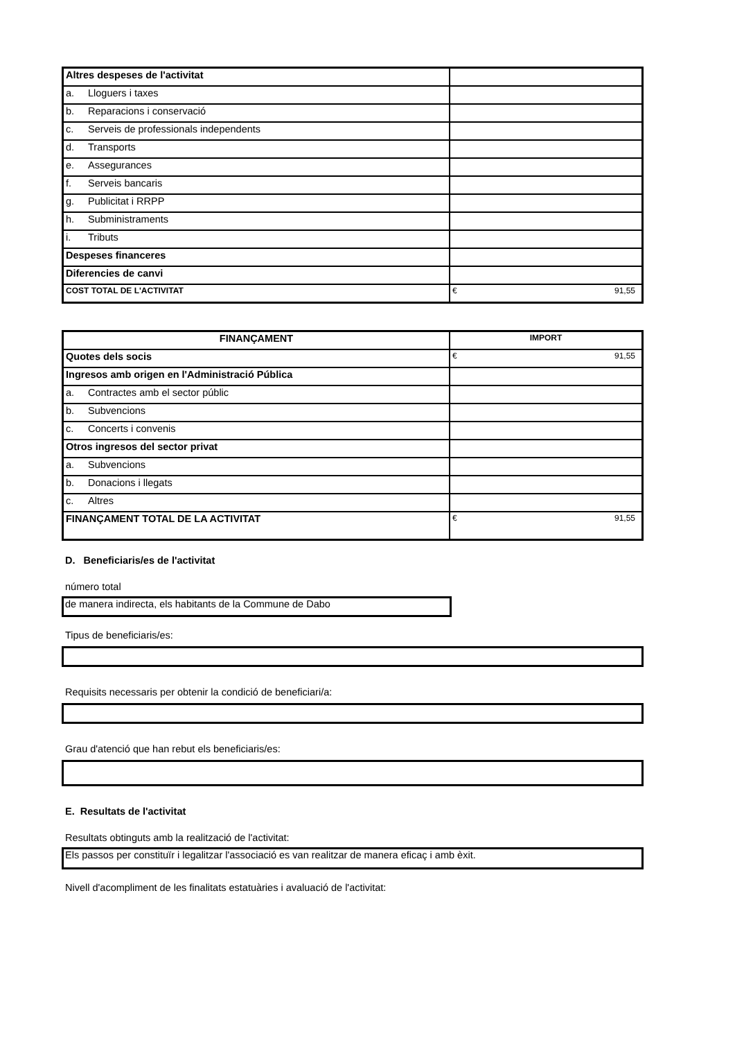| Altres despeses de l'activitat | |
| a. Lloguers i taxes | |
| b. Reparacions i conservació | |
| c. Serveis de professionals independents | |
| d. Transports | |
| e. Assegurances | |
| f. Serveis bancaris | |
| g. Publicitat i RRPP | |
| h. Subministraments | |
| i. Tributs | |
| Despeses financeres | |
| Diferencies de canvi | |
| COST TOTAL DE L'ACTIVITAT | € 91,55 |
| FINANÇAMENT | IMPORT |
| Quotes dels socis | € 91,55 |
| Ingresos amb origen en l'Administració Pública | |
| a. Contractes amb el sector públic | |
| b. Subvencions | |
| c. Concerts i convenis | |
| Otros ingresos del sector privat | |
| a. Subvencions | |
| b. Donacions i llegats | |
| c. Altres | |
| FINANÇAMENT TOTAL DE LA ACTIVITAT | € 91,55 |
D. Beneficiaris/es de l'activitat
número total
de manera indirecta, els habitants de la Commune de Dabo
Tipus de beneficiaris/es:
Requisits necessaris per obtenir la condició de beneficiari/a:
Grau d'atenció que han rebut els beneficiaris/es:
E. Resultats de l'activitat
Resultats obtinguts amb la realització de l'activitat:
Els passos per constituïr i legalitzar l'associació es van realitzar de manera eficaç i amb èxit.
Nivell d'acompliment de les finalitats estatuàries i avaluació de l'activitat: